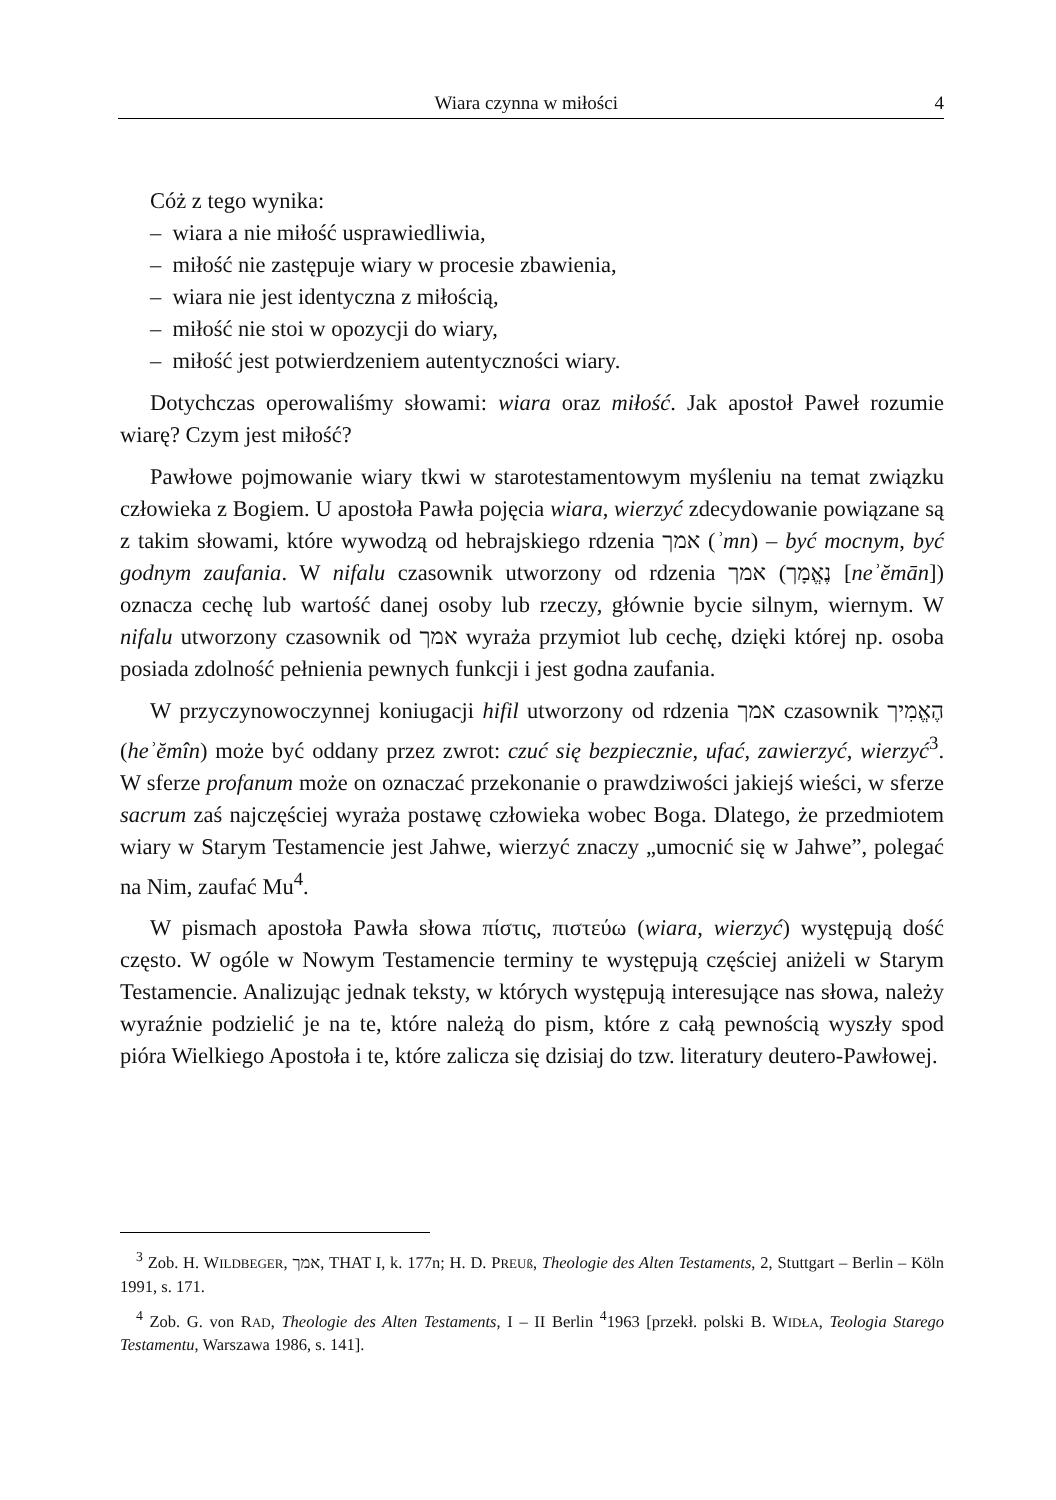Wiara czynna w miłości 4
Cóż z tego wynika:
– wiara a nie miłość usprawiedliwia,
– miłość nie zastępuje wiary w procesie zbawienia,
– wiara nie jest identyczna z miłością,
– miłość nie stoi w opozycji do wiary,
– miłość jest potwierdzeniem autentyczności wiary.
Dotychczas operowaliśmy słowami: wiara oraz miłość. Jak apostoł Paweł rozumie wiarę? Czym jest miłość?
Pawłowe pojmowanie wiary tkwi w starotestamentowym myśleniu na temat związku człowieka z Bogiem. U apostoła Pawła pojęcia wiara, wierzyć zdecydowanie powiązane są z takim słowami, które wywodzą od hebrajskiego rdzenia אמך (ʾmn) – być mocnym, być godnym zaufania. W nifalu czasownik utworzony od rdzenia אמך (נֶאֱמָך [neʾĕmān]) oznacza cechę lub wartość danej osoby lub rzeczy, głównie bycie silnym, wiernym. W nifalu utworzony czasownik od אמך wyraża przymiot lub cechę, dzięki której np. osoba posiada zdolność pełnienia pewnych funkcji i jest godna zaufania.
W przyczynowoczynnej koniugacji hifil utworzony od rdzenia אמך czasownik הֶאֱמִיך (heʾĕmîn) może być oddany przez zwrot: czuć się bezpiecznie, ufać, zawierzyć, wierzyć<sup>3</sup>. W sferze profanum może on oznaczać przekonanie o prawdziwości jakiejś wieści, w sferze sacrum zaś najczęściej wyraża postawę człowieka wobec Boga. Dlatego, że przedmiotem wiary w Starym Testamencie jest Jahwe, wierzyć znaczy „umocnić się w Jahwe”, polegać na Nim, zaufać Mu<sup>4</sup>.
W pismach apostoła Pawła słowa πίστις, πιστεύω (wiara, wierzyć) występują dość często. W ogóle w Nowym Testamencie terminy te występują częściej aniżeli w Starym Testamencie. Analizując jednak teksty, w których występują interesujące nas słowa, należy wyraźnie podzielić je na te, które należą do pism, które z całą pewnością wyszły spod pióra Wielkiego Apostoła i te, które zalicza się dzisiaj do tzw. literatury deutero-Pawłowej.
<sup>3</sup> Zob. H. WILDBEGER, אמך, THAT I, k. 177n; H. D. PREUß, Theologie des Alten Testaments, 2, Stuttgart – Berlin – Köln 1991, s. 171.
<sup>4</sup> Zob. G. von RAD, Theologie des Alten Testaments, I – II Berlin <sup>4</sup>1963 [przekł. polski B. WIDŁA, Teologia Starego Testamentu, Warszawa 1986, s. 141].